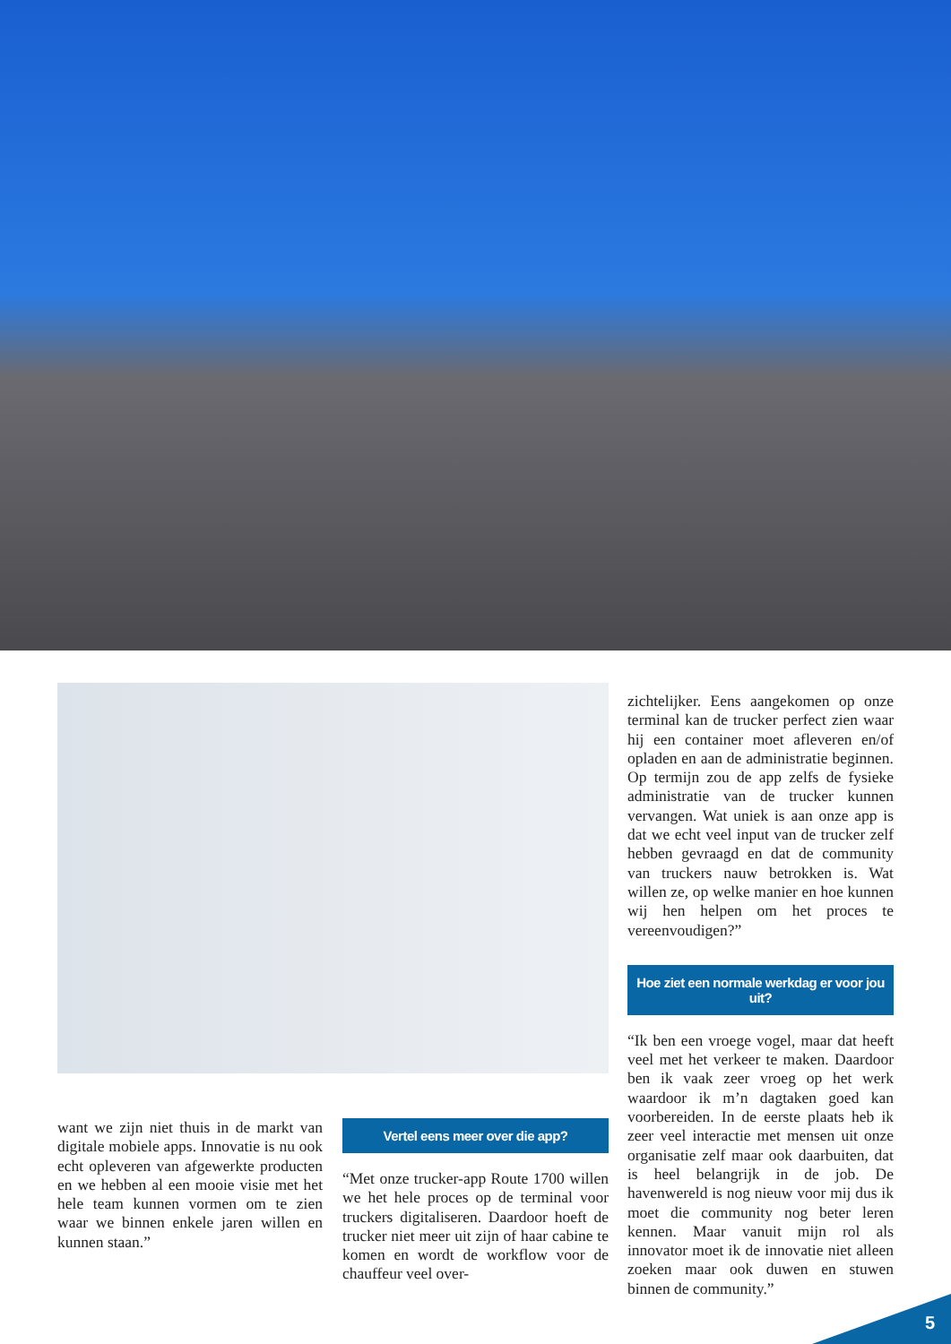want we zijn niet thuis in de markt van digitale mobiele apps. Innovatie is nu ook echt opleveren van afgewerkte producten en we hebben al een mooie visie met het hele team kunnen vormen om te zien waar we binnen enkele jaren willen en kunnen staan.”
Vertel eens meer over die app?
“Met onze trucker-app Route 1700 willen we het hele proces op de terminal voor truckers digitaliseren. Daardoor hoeft de trucker niet meer uit zijn of haar cabine te komen en wordt de workflow voor de chauffeur veel over-
zichtelijker. Eens aangekomen op onze terminal kan de trucker perfect zien waar hij een container moet afleveren en/of opladen en aan de administratie beginnen. Op termijn zou de app zelfs de fysieke administratie van de trucker kunnen vervangen. Wat uniek is aan onze app is dat we echt veel input van de trucker zelf hebben gevraagd en dat de community van truckers nauw betrokken is. Wat willen ze, op welke manier en hoe kunnen wij hen helpen om het proces te vereenvoudigen?”
Hoe ziet een normale werkdag er voor jou uit?
“Ik ben een vroege vogel, maar dat heeft veel met het verkeer te maken. Daardoor ben ik vaak zeer vroeg op het werk waardoor ik m’n dagtaken goed kan voorbereiden. In de eerste plaats heb ik zeer veel interactie met mensen uit onze organisatie zelf maar ook daarbuiten, dat is heel belangrijk in de job. De havenwereld is nog nieuw voor mij dus ik moet die community nog beter leren kennen. Maar vanuit mijn rol als innovator moet ik de innovatie niet alleen zoeken maar ook duwen en stuwen binnen de community.”
5